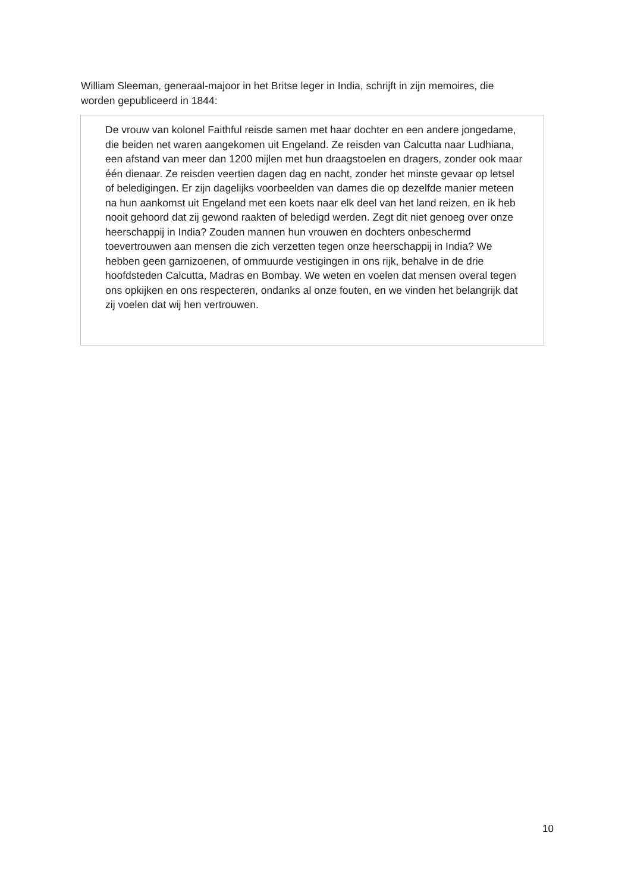William Sleeman, generaal-majoor in het Britse leger in India, schrijft in zijn memoires, die worden gepubliceerd in 1844:
De vrouw van kolonel Faithful reisde samen met haar dochter en een andere jongedame, die beiden net waren aangekomen uit Engeland. Ze reisden van Calcutta naar Ludhiana, een afstand van meer dan 1200 mijlen met hun draagstoelen en dragers, zonder ook maar één dienaar. Ze reisden veertien dagen dag en nacht, zonder het minste gevaar op letsel of beledigingen. Er zijn dagelijks voorbeelden van dames die op dezelfde manier meteen na hun aankomst uit Engeland met een koets naar elk deel van het land reizen, en ik heb nooit gehoord dat zij gewond raakten of beledigd werden. Zegt dit niet genoeg over onze heerschappij in India? Zouden mannen hun vrouwen en dochters onbeschermd toevertrouwen aan mensen die zich verzetten tegen onze heerschappij in India? We hebben geen garnizoenen, of ommuurde vestigingen in ons rijk, behalve in de drie hoofdsteden Calcutta, Madras en Bombay. We weten en voelen dat mensen overal tegen ons opkijken en ons respecteren, ondanks al onze fouten, en we vinden het belangrijk dat zij voelen dat wij hen vertrouwen.
10